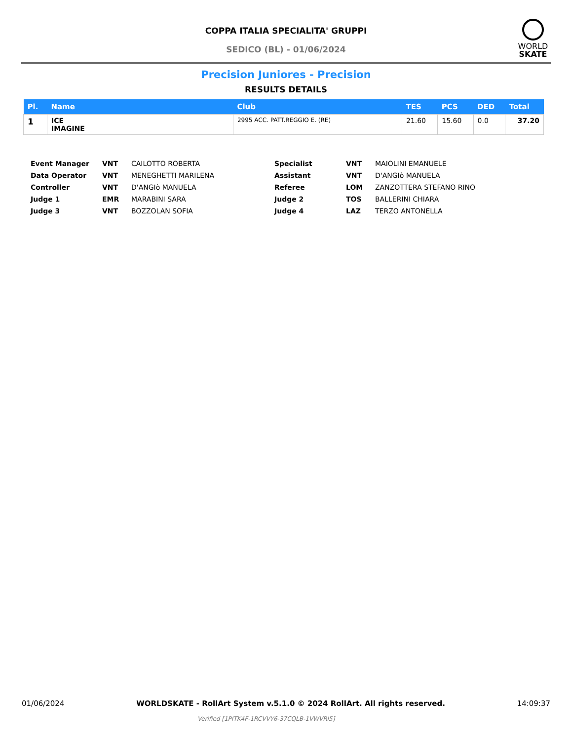COPPA ITALIA SPECIALITA' GRUPPI
SEDICO (BL) - 01/06/2024
WORLD
SKATE
Precision Juniores - Precision
RESULTS DETAILS
| Pl. | Name | Club | TES | PCS | DED | Total |
| --- | --- | --- | --- | --- | --- | --- |
| 1 | ICE IMAGINE | 2995 ACC. PATT.REGGIO E. (RE) | 21.60 | 15.60 | 0.0 | 37.20 |
Event Manager VNT CAILOTTO ROBERTA Specialist VNT MAIOLINI EMANUELE Data Operator VNT MENEGHETTI MARILENA Assistant VNT D'ANGIò MANUELA Controller VNT D'ANGIò MANUELA Referee LOM ZANZOTTERA STEFANO RINO Judge 1 EMR MARABINI SARA Judge 2 TOS BALLERINI CHIARA Judge 3 VNT BOZZOLAN SOFIA Judge 4 LAZ TERZO ANTONELLA
01/06/2024 WORLDSKATE - RollArt System v.5.1.0 © 2024 RollArt. All rights reserved. 14:09:37
Verified [1PITK4F-1RCVVY6-37CQLB-1VWVRI5]